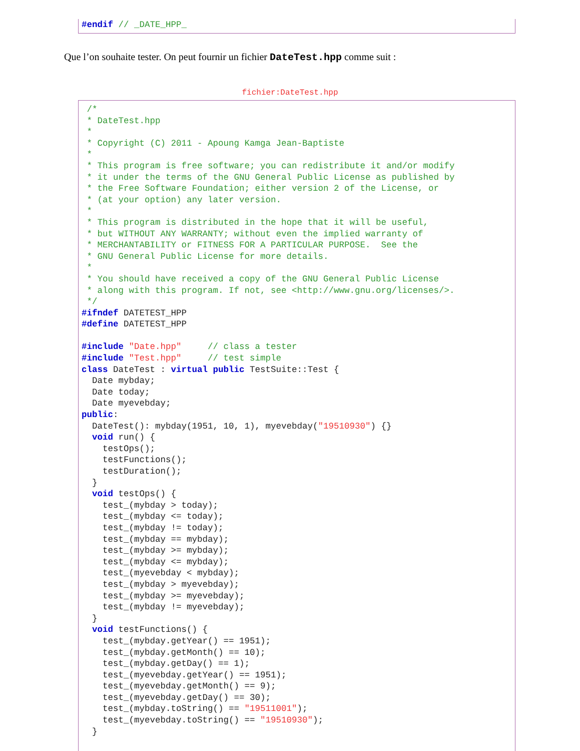#endif // _DATE_HPP_
Que l’on souhaite tester. On peut fournir un fichier DateTest.hpp comme suit :
fichier:DateTest.hpp
 /*
 * DateTest.hpp
 *
 * Copyright (C) 2011 - Apoung Kamga Jean-Baptiste
 *
 * This program is free software; you can redistribute it and/or modify
 * it under the terms of the GNU General Public License as published by
 * the Free Software Foundation; either version 2 of the License, or
 * (at your option) any later version.
 *
 * This program is distributed in the hope that it will be useful,
 * but WITHOUT ANY WARRANTY; without even the implied warranty of
 * MERCHANTABILITY or FITNESS FOR A PARTICULAR PURPOSE.  See the
 * GNU General Public License for more details.
 *
 * You should have received a copy of the GNU General Public License
 * along with this program. If not, see <http://www.gnu.org/licenses/>.
 */
#ifndef DATETEST_HPP
#define DATETEST_HPP

#include "Date.hpp"     // class a tester
#include "Test.hpp"     // test simple
class DateTest : virtual public TestSuite::Test {
  Date mybday;
  Date today;
  Date myevebday;
public:
  DateTest(): mybday(1951, 10, 1), myevebday("19510930") {}
  void run() {
    testOps();
    testFunctions();
    testDuration();
  }
  void testOps() {
    test_(mybday > today);
    test_(mybday <= today);
    test_(mybday != today);
    test_(mybday == mybday);
    test_(mybday >= mybday);
    test_(mybday <= mybday);
    test_(myevebday < mybday);
    test_(mybday > myevebday);
    test_(mybday >= myevebday);
    test_(mybday != myevebday);
  }
  void testFunctions() {
    test_(mybday.getYear() == 1951);
    test_(mybday.getMonth() == 10);
    test_(mybday.getDay() == 1);
    test_(myevebday.getYear() == 1951);
    test_(myevebday.getMonth() == 9);
    test_(myevebday.getDay() == 30);
    test_(mybday.toString() == "19511001");
    test_(myevebday.toString() == "19510930");
  }